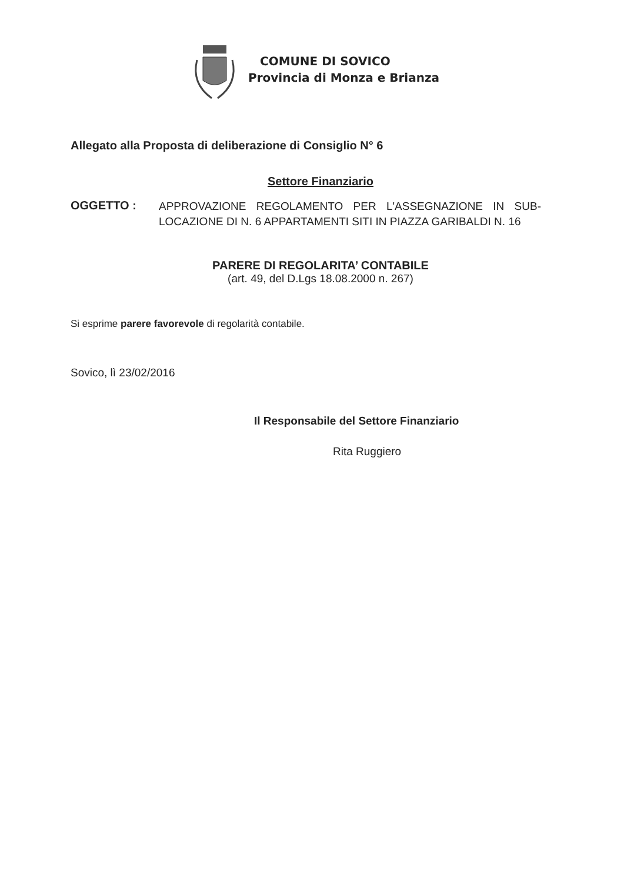COMUNE DI SOVICO
Provincia di Monza e Brianza
Allegato alla Proposta di deliberazione di Consiglio N° 6
Settore Finanziario
OGGETTO :
APPROVAZIONE REGOLAMENTO PER L'ASSEGNAZIONE IN SUB-LOCAZIONE DI N. 6 APPARTAMENTI SITI IN PIAZZA GARIBALDI N. 16
PARERE DI REGOLARITA’ CONTABILE
(art. 49, del D.Lgs 18.08.2000 n. 267)
Si esprime parere favorevole di regolarità contabile.
Sovico, lì 23/02/2016
Il Responsabile del Settore Finanziario
Rita Ruggiero